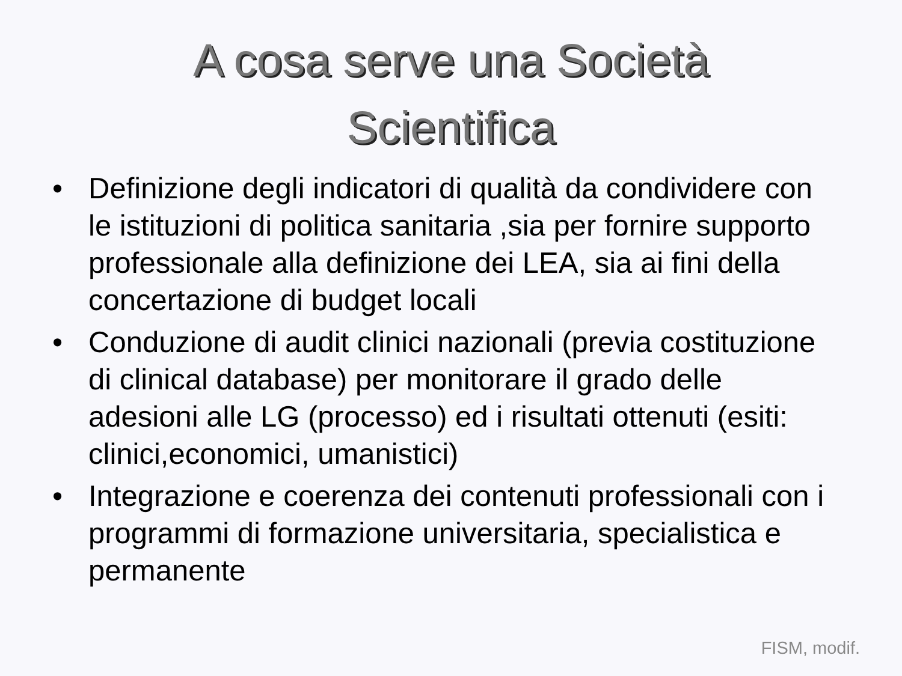A cosa serve una Società
Scientifica
• Definizione degli indicatori di qualità da condividere con le istituzioni di politica sanitaria ,sia per fornire supporto professionale alla definizione dei LEA, sia ai fini della concertazione di budget locali
• Conduzione di audit clinici nazionali (previa costituzione di clinical database) per monitorare il grado delle adesioni alle LG (processo) ed i risultati ottenuti (esiti: clinici,economici, umanistici)
• Integrazione e coerenza dei contenuti professionali con i programmi di formazione universitaria, specialistica e permanente
FISM, modif.